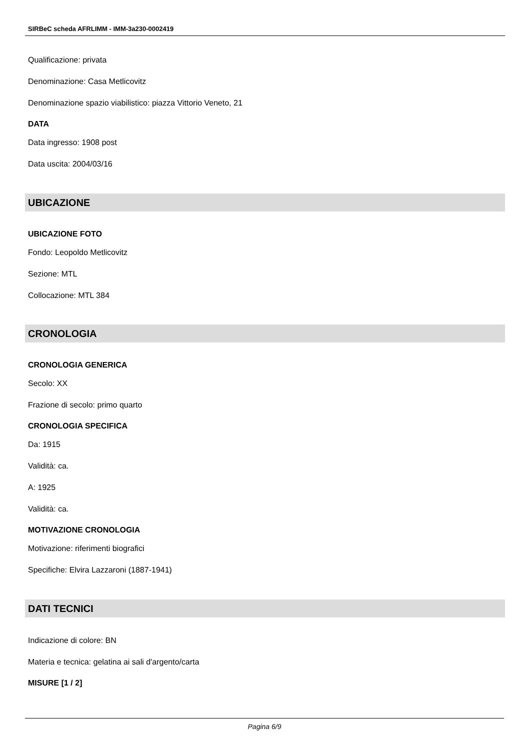SIRBeC scheda AFRLIMM - IMM-3a230-0002419
Qualificazione: privata
Denominazione: Casa Metlicovitz
Denominazione spazio viabilistico: piazza Vittorio Veneto, 21
DATA
Data ingresso: 1908 post
Data uscita: 2004/03/16
UBICAZIONE
UBICAZIONE FOTO
Fondo: Leopoldo Metlicovitz
Sezione: MTL
Collocazione: MTL 384
CRONOLOGIA
CRONOLOGIA GENERICA
Secolo: XX
Frazione di secolo: primo quarto
CRONOLOGIA SPECIFICA
Da: 1915
Validità: ca.
A: 1925
Validità: ca.
MOTIVAZIONE CRONOLOGIA
Motivazione: riferimenti biografici
Specifiche: Elvira Lazzaroni (1887-1941)
DATI TECNICI
Indicazione di colore: BN
Materia e tecnica: gelatina ai sali d'argento/carta
MISURE [1 / 2]
Pagina 6/9